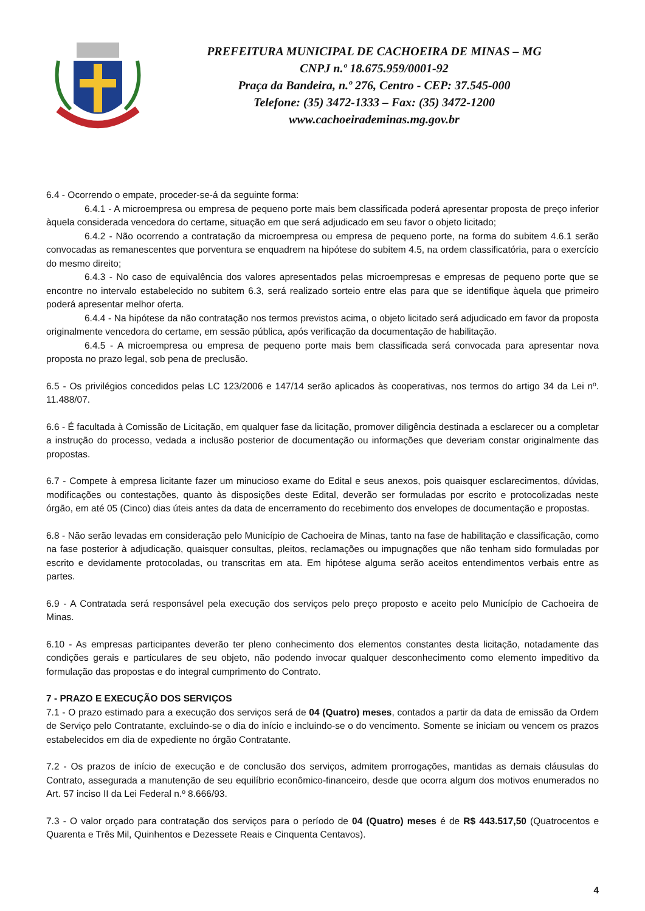PREFEITURA MUNICIPAL DE CACHOEIRA DE MINAS – MG
CNPJ n.º 18.675.959/0001-92
Praça da Bandeira, n.º 276, Centro - CEP: 37.545-000
Telefone: (35) 3472-1333 – Fax: (35) 3472-1200
www.cachoeirademinas.mg.gov.br
6.4 - Ocorrendo o empate, proceder-se-á da seguinte forma:
6.4.1 - A microempresa ou empresa de pequeno porte mais bem classificada poderá apresentar proposta de preço inferior àquela considerada vencedora do certame, situação em que será adjudicado em seu favor o objeto licitado;
6.4.2 - Não ocorrendo a contratação da microempresa ou empresa de pequeno porte, na forma do subitem 4.6.1 serão convocadas as remanescentes que porventura se enquadrem na hipótese do subitem 4.5, na ordem classificatória, para o exercício do mesmo direito;
6.4.3 - No caso de equivalência dos valores apresentados pelas microempresas e empresas de pequeno porte que se encontre no intervalo estabelecido no subitem 6.3, será realizado sorteio entre elas para que se identifique àquela que primeiro poderá apresentar melhor oferta.
6.4.4 - Na hipótese da não contratação nos termos previstos acima, o objeto licitado será adjudicado em favor da proposta originalmente vencedora do certame, em sessão pública, após verificação da documentação de habilitação.
6.4.5 - A microempresa ou empresa de pequeno porte mais bem classificada será convocada para apresentar nova proposta no prazo legal, sob pena de preclusão.
6.5 - Os privilégios concedidos pelas LC 123/2006 e 147/14 serão aplicados às cooperativas, nos termos do artigo 34 da Lei nº. 11.488/07.
6.6 - É facultada à Comissão de Licitação, em qualquer fase da licitação, promover diligência destinada a esclarecer ou a completar a instrução do processo, vedada a inclusão posterior de documentação ou informações que deveriam constar originalmente das propostas.
6.7 - Compete à empresa licitante fazer um minucioso exame do Edital e seus anexos, pois quaisquer esclarecimentos, dúvidas, modificações ou contestações, quanto às disposições deste Edital, deverão ser formuladas por escrito e protocolizadas neste órgão, em até 05 (Cinco) dias úteis antes da data de encerramento do recebimento dos envelopes de documentação e propostas.
6.8 - Não serão levadas em consideração pelo Município de Cachoeira de Minas, tanto na fase de habilitação e classificação, como na fase posterior à adjudicação, quaisquer consultas, pleitos, reclamações ou impugnações que não tenham sido formuladas por escrito e devidamente protocoladas, ou transcritas em ata. Em hipótese alguma serão aceitos entendimentos verbais entre as partes.
6.9 - A Contratada será responsável pela execução dos serviços pelo preço proposto e aceito pelo Município de Cachoeira de Minas.
6.10 - As empresas participantes deverão ter pleno conhecimento dos elementos constantes desta licitação, notadamente das condições gerais e particulares de seu objeto, não podendo invocar qualquer desconhecimento como elemento impeditivo da formulação das propostas e do integral cumprimento do Contrato.
7 - PRAZO E EXECUÇÃO DOS SERVIÇOS
7.1 - O prazo estimado para a execução dos serviços será de 04 (Quatro) meses, contados a partir da data de emissão da Ordem de Serviço pelo Contratante, excluindo-se o dia do início e incluindo-se o do vencimento. Somente se iniciam ou vencem os prazos estabelecidos em dia de expediente no órgão Contratante.
7.2 - Os prazos de início de execução e de conclusão dos serviços, admitem prorrogações, mantidas as demais cláusulas do Contrato, assegurada a manutenção de seu equilíbrio econômico-financeiro, desde que ocorra algum dos motivos enumerados no Art. 57 inciso II da Lei Federal n.º 8.666/93.
7.3 - O valor orçado para contratação dos serviços para o período de 04 (Quatro) meses é de R$ 443.517,50 (Quatrocentos e Quarenta e Três Mil, Quinhentos e Dezessete Reais e Cinquenta Centavos).
4